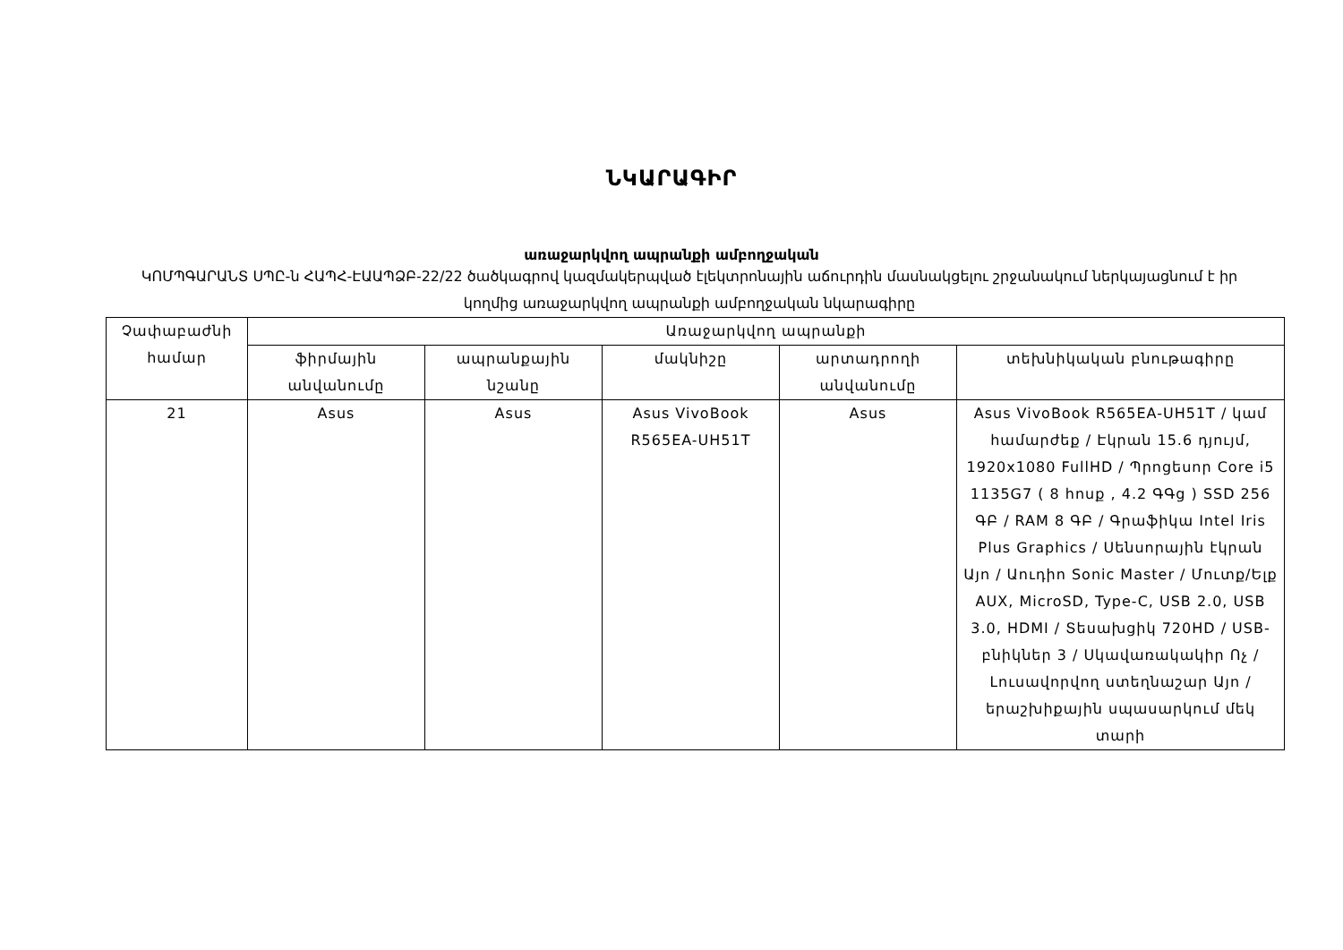ՆԿԱՐԱԳԻՐ
առաջարկվող ապրանքի ամբողջական
ԿՈՄՊԳԱՐԱՆՏ ՍՊԸ-ն ՀԱՊՀ-ԷԱԱՊՁԲ-22/22 ծածկագրով կազմակերպված էլեկտրոնային աճուրդին մասնակցելու շրջանակում ներկայացնում է իր կողմից առաջարկվող ապրանքի ամբողջական նկարագիրը
| Չափաբաժնի համար | Առաջարկվող ապրանքի | | | | |
| --- | --- | --- | --- | --- | --- |
| | ֆիրմային անվանումը | ապրանքային նշանը | մակնիշը | արտադրողի անվանումը | տեխնիկական բնութագիրը |
| 21 | Asus | Asus | Asus VivoBook R565EA-UH51T | Asus | Asus VivoBook R565EA-UH51T / կամ համարժեք / Էկրան 15.6 դյույմ, 1920x1080 FullHD / Պրոցեսոր Core i5 1135G7 ( 8 հոսք , 4.2 ԳԳց ) SSD 256 ԳԲ / RAM 8 ԳԲ / Գրաֆիկա Intel Iris Plus Graphics / Սենսորային էկրան Այո / Աուդիո Sonic Master / Մուտք/Ելք AUX, MicroSD, Type-C, USB 2.0, USB 3.0, HDMI / Տեսախցիկ 720HD / USB-բնիկներ 3 / Սկավառակակիր Ոչ / Լուսավորվող ստեղնաշար Այո / երաշխիքային սպասարկում մեկ տարի |